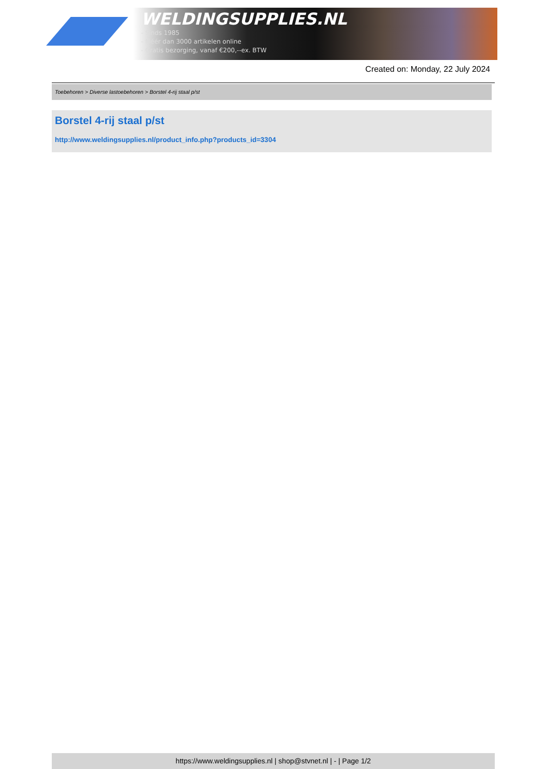WELDINGSUPPLIES.NL
- Sinds 1985
- Méér dan 3000 artikelen online
- Gratis bezorging, vanaf €200,--ex. BTW
Created on: Monday, 22 July 2024
Toebehoren > Diverse lastoebehoren > Borstel 4-rij staal p/st
Borstel 4-rij staal p/st
http://www.weldingsupplies.nl/product_info.php?products_id=3304
https://www.weldingsupplies.nl | shop@stvnet.nl | - | Page 1/2